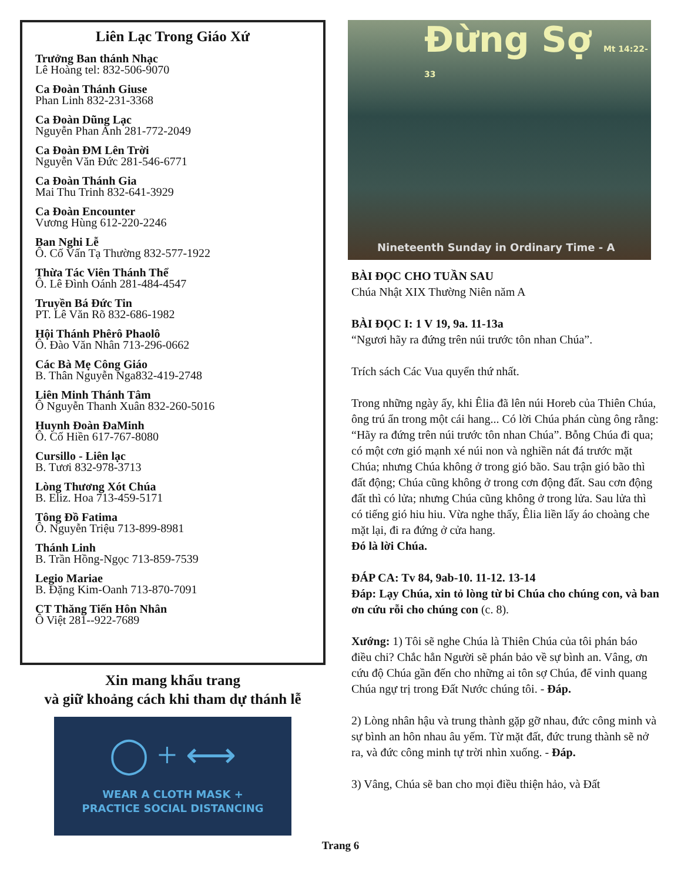Liên Lạc Trong Giáo Xứ
Trưởng Ban thánh Nhạc
Lê Hoàng tel: 832-506-9070
Ca Đoàn Thánh Giuse
Phan Linh 832-231-3368
Ca Đoàn Dũng Lạc
Nguyễn Phan Anh 281-772-2049
Ca Đoàn ĐM Lên Trời
Nguyễn Văn Đức 281-546-6771
Ca Đoàn Thánh Gia
Mai Thu Trinh 832-641-3929
Ca Đoàn Encounter
Vương Hùng 612-220-2246
Ban Nghi Lễ
Ô. Cố Vấn Tạ Thường 832-577-1922
Thừa Tác Viên Thánh Thể
Ô. Lê Đình Oánh 281-484-4547
Truyền Bá Đức Tin
PT. Lê Văn Rõ 832-686-1982
Hội Thánh Phêrô Phaolô
Ô. Đào Văn Nhân 713-296-0662
Các Bà Mẹ Công Giáo
B. Thân Nguyễn Nga832-419-2748
Liên Minh Thánh Tâm
Ô Nguyễn Thanh Xuân 832-260-5016
Huynh Đoàn ĐaMinh
Ô. Cố Hiền 617-767-8080
Cursillo - Liên lạc
B. Tươi 832-978-3713
Lòng Thương Xót Chúa
B. Eliz. Hoa 713-459-5171
Tông Đồ Fatima
Ô. Nguyễn Triệu 713-899-8981
Thánh Linh
B. Trần Hồng-Ngọc 713-859-7539
Legio Mariae
B. Đặng Kim-Oanh 713-870-7091
CT Thăng Tiến Hôn Nhân
Ô Việt 281--922-7689
Xin mang khẩu trang
và giữ khoảng cách khi tham dự thánh lễ
◯ + ⟷
WEAR A CLOTH MASK +
PRACTICE SOCIAL DISTANCING
Đừng Sợ Mt 14:22-33
Nineteenth Sunday in Ordinary Time - A
BÀI ĐỌC CHO TUẦN SAU
Chúa Nhật XIX Thường Niên năm A
BÀI ĐỌC I: 1 V 19, 9a. 11-13a
“Ngươi hãy ra đứng trên núi trước tôn nhan Chúa”.
Trích sách Các Vua quyển thứ nhất.
Trong những ngày ấy, khi Êlia đã lên núi Horeb của Thiên Chúa, ông trú ẩn trong một cái hang... Có lời Chúa phán cùng ông rằng: “Hãy ra đứng trên núi trước tôn nhan Chúa”. Bỗng Chúa đi qua; có một cơn gió mạnh xé núi non và nghiền nát đá trước mặt Chúa; nhưng Chúa không ở trong gió bão. Sau trận gió bão thì đất động; Chúa cũng không ở trong cơn động đất. Sau cơn động đất thì có lửa; nhưng Chúa cũng không ở trong lửa. Sau lửa thì có tiếng gió hiu hiu. Vừa nghe thấy, Êlia liền lấy áo choàng che mặt lại, đi ra đứng ở cửa hang.
Đó là lời Chúa.
ĐÁP CA: Tv 84, 9ab-10. 11-12. 13-14
Đáp: Lạy Chúa, xin tỏ lòng từ bi Chúa cho chúng con, và ban ơn cứu rỗi cho chúng con (c. 8).
Xướng: 1) Tôi sẽ nghe Chúa là Thiên Chúa của tôi phán báo điều chi? Chắc hẳn Người sẽ phán bảo về sự bình an. Vâng, ơn cứu độ Chúa gần đến cho những ai tôn sợ Chúa, để vinh quang Chúa ngự trị trong Đất Nước chúng tôi. - Đáp.
2) Lòng nhân hậu và trung thành gặp gỡ nhau, đức công minh và sự bình an hôn nhau âu yếm. Từ mặt đất, đức trung thành sẽ nở ra, và đức công minh tự trời nhìn xuống. - Đáp.
3) Vâng, Chúa sẽ ban cho mọi điều thiện hảo, và Đất
Trang 6